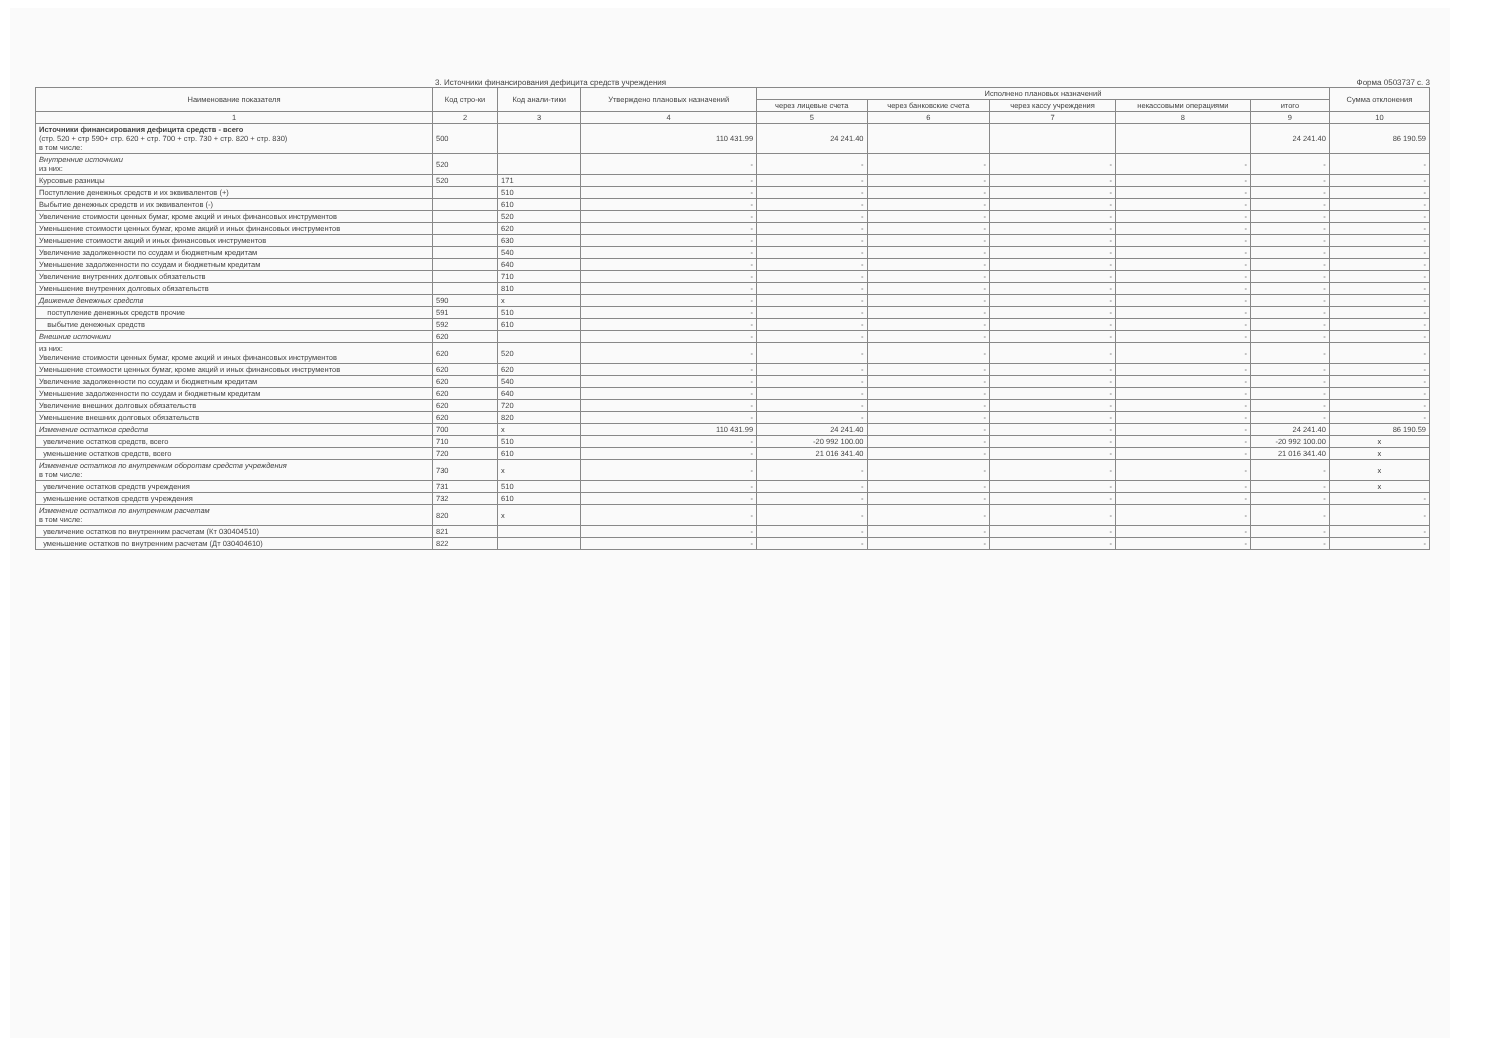3. Источники финансирования дефицита средств учреждения Форма 0503737 с. 3
| Наименование показателя | Код стро-ки | Код анали-тики | Утверждено плановых назначений | Исполнено плановых назначений | | | | | Сумма отклонения |
| --- | --- | --- | --- | --- | --- | --- | --- | --- | --- |
| | | | | через лицевые счета | через банковские счета | через кассу учреждения | некассовыми операциями | итого | |
| 1 | 2 | 3 | 4 | 5 | 6 | 7 | 8 | 9 | 10 |
| Источники финансирования дефицита средств - всего (стр. 520 + стр 590+ стр. 620 + стр. 700 + стр. 730 + стр. 820 + стр. 830) в том числе: | 500 | | 110 431.99 | 24 241.40 | | | | 24 241.40 | 86 190.59 |
| Внутренние источники из них: | 520 | | - | - | - | - | - | - | - |
| Курсовые разницы | 520 | 171 | - | - | - | - | - | - | - |
| Поступление денежных средств и их эквивалентов (+) | | 510 | - | - | - | - | - | - | - |
| Выбытие денежных средств и их эквивалентов (-) | | 610 | - | - | - | - | - | - | - |
| Увеличение стоимости ценных бумаг, кроме акций и иных финансовых инструментов | | 520 | - | - | - | - | - | - | - |
| Уменьшение стоимости ценных бумаг, кроме акций и иных финансовых инструментов | | 620 | - | - | - | - | - | - | - |
| Уменьшение стоимости акций и иных финансовых инструментов | | 630 | - | - | - | - | - | - | - |
| Увеличение задолженности по ссудам и бюджетным кредитам | | 540 | - | - | - | - | - | - | - |
| Уменьшение задолженности по ссудам и бюджетным кредитам | | 640 | - | - | - | - | - | - | - |
| Увеличение внутренних долговых обязательств | | 710 | - | - | - | - | - | - | - |
| Уменьшение внутренних долговых обязательств | | 810 | - | - | - | - | - | - | - |
| Движение денежных средств | 590 | x | - | - | - | - | - | - | - |
| поступление денежных средств прочие | 591 | 510 | - | - | - | - | - | - | - |
| выбытие денежных средств | 592 | 610 | - | - | - | - | - | - | - |
| Внешние источники | 620 | | - | - | - | - | - | - | - |
| из них: Увеличение стоимости ценных бумаг, кроме акций и иных финансовых инструментов | 620 | 520 | - | - | - | - | - | - | - |
| Уменьшение стоимости ценных бумаг, кроме акций и иных финансовых инструментов | 620 | 620 | - | - | - | - | - | - | - |
| Увеличение задолженности по ссудам и бюджетным кредитам | 620 | 540 | - | - | - | - | - | - | - |
| Уменьшение задолженности по ссудам и бюджетным кредитам | 620 | 640 | - | - | - | - | - | - | - |
| Увеличение внешних долговых обязательств | 620 | 720 | - | - | - | - | - | - | - |
| Уменьшение внешних долговых обязательств | 620 | 820 | - | - | - | - | - | - | - |
| Изменение остатков средств | 700 | x | 110 431.99 | 24 241.40 | - | - | - | 24 241.40 | 86 190.59 |
| увеличение остатков средств, всего | 710 | 510 | - | -20 992 100.00 | - | - | - | -20 992 100.00 | x |
| уменьшение остатков средств, всего | 720 | 610 | - | 21 016 341.40 | - | - | - | 21 016 341.40 | x |
| Изменение остатков по внутренним оборотам средств учреждения в том числе: | 730 | x | - | - | - | - | - | - | x |
| увеличение остатков средств учреждения | 731 | 510 | - | - | - | - | - | - | x |
| уменьшение остатков средств учреждения | 732 | 610 | - | - | - | - | - | - | - |
| Изменение остатков по внутренним расчетам в том числе: | 820 | x | - | - | - | - | - | - | - |
| увеличение остатков по внутренним расчетам (Кт 030404510) | 821 | | - | - | - | - | - | - | - |
| уменьшение остатков по внутренним расчетам (Дт 030404610) | 822 | | - | - | - | - | - | - | - |